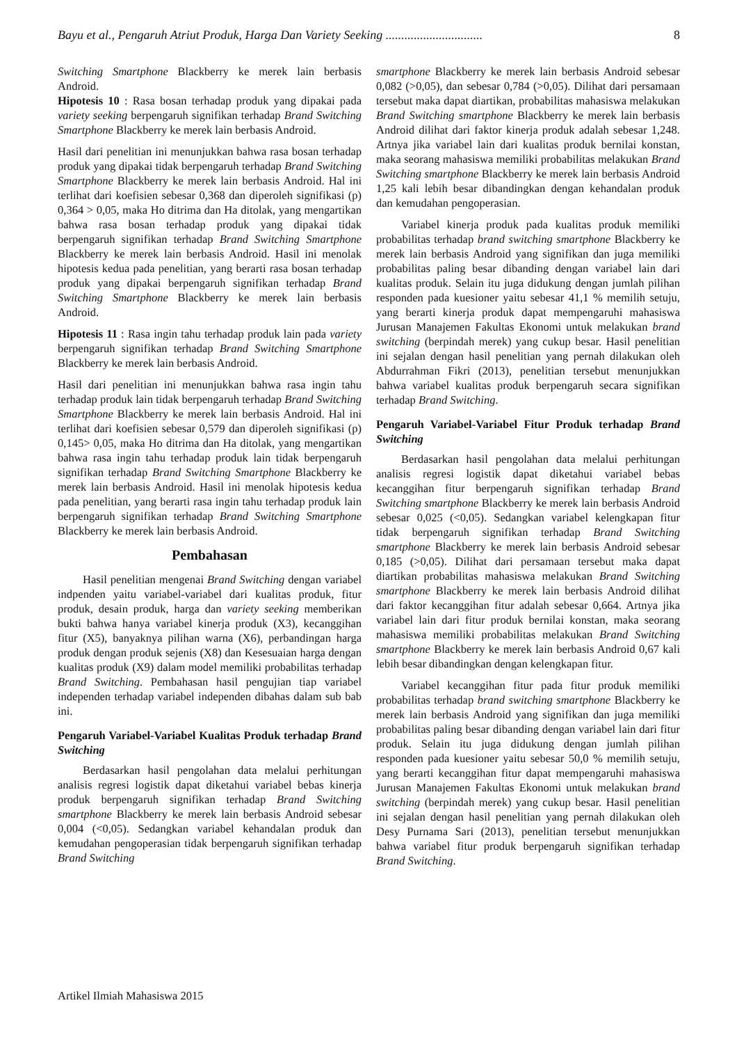Bayu et al., Pengaruh Atriut Produk, Harga Dan Variety Seeking ............................... 8
Switching Smartphone Blackberry ke merek lain berbasis Android.
Hipotesis 10 : Rasa bosan terhadap produk yang dipakai pada variety seeking berpengaruh signifikan terhadap Brand Switching Smartphone Blackberry ke merek lain berbasis Android.
Hasil dari penelitian ini menunjukkan bahwa rasa bosan terhadap produk yang dipakai tidak berpengaruh terhadap Brand Switching Smartphone Blackberry ke merek lain berbasis Android. Hal ini terlihat dari koefisien sebesar 0,368 dan diperoleh signifikasi (p) 0,364 > 0,05, maka Ho ditrima dan Ha ditolak, yang mengartikan bahwa rasa bosan terhadap produk yang dipakai tidak berpengaruh signifikan terhadap Brand Switching Smartphone Blackberry ke merek lain berbasis Android. Hasil ini menolak hipotesis kedua pada penelitian, yang berarti rasa bosan terhadap produk yang dipakai berpengaruh signifikan terhadap Brand Switching Smartphone Blackberry ke merek lain berbasis Android.
Hipotesis 11 : Rasa ingin tahu terhadap produk lain pada variety berpengaruh signifikan terhadap Brand Switching Smartphone Blackberry ke merek lain berbasis Android.
Hasil dari penelitian ini menunjukkan bahwa rasa ingin tahu terhadap produk lain tidak berpengaruh terhadap Brand Switching Smartphone Blackberry ke merek lain berbasis Android. Hal ini terlihat dari koefisien sebesar 0,579 dan diperoleh signifikasi (p) 0,145> 0,05, maka Ho ditrima dan Ha ditolak, yang mengartikan bahwa rasa ingin tahu terhadap produk lain tidak berpengaruh signifikan terhadap Brand Switching Smartphone Blackberry ke merek lain berbasis Android. Hasil ini menolak hipotesis kedua pada penelitian, yang berarti rasa ingin tahu terhadap produk lain berpengaruh signifikan terhadap Brand Switching Smartphone Blackberry ke merek lain berbasis Android.
Pembahasan
Hasil penelitian mengenai Brand Switching dengan variabel indpenden yaitu variabel-variabel dari kualitas produk, fitur produk, desain produk, harga dan variety seeking memberikan bukti bahwa hanya variabel kinerja produk (X3), kecanggihan fitur (X5), banyaknya pilihan warna (X6), perbandingan harga produk dengan produk sejenis (X8) dan Kesesuaian harga dengan kualitas produk (X9) dalam model memiliki probabilitas terhadap Brand Switching. Pembahasan hasil pengujian tiap variabel independen terhadap variabel independen dibahas dalam sub bab ini.
Pengaruh Variabel-Variabel Kualitas Produk terhadap Brand Switching
Berdasarkan hasil pengolahan data melalui perhitungan analisis regresi logistik dapat diketahui variabel bebas kinerja produk berpengaruh signifikan terhadap Brand Switching smartphone Blackberry ke merek lain berbasis Android sebesar 0,004 (<0,05). Sedangkan variabel kehandalan produk dan kemudahan pengoperasian tidak berpengaruh signifikan terhadap Brand Switching
smartphone Blackberry ke merek lain berbasis Android sebesar 0,082 (>0,05), dan sebesar 0,784 (>0,05). Dilihat dari persamaan tersebut maka dapat diartikan, probabilitas mahasiswa melakukan Brand Switching smartphone Blackberry ke merek lain berbasis Android dilihat dari faktor kinerja produk adalah sebesar 1,248. Artnya jika variabel lain dari kualitas produk bernilai konstan, maka seorang mahasiswa memiliki probabilitas melakukan Brand Switching smartphone Blackberry ke merek lain berbasis Android 1,25 kali lebih besar dibandingkan dengan kehandalan produk dan kemudahan pengoperasian.
Variabel kinerja produk pada kualitas produk memiliki probabilitas terhadap brand switching smartphone Blackberry ke merek lain berbasis Android yang signifikan dan juga memiliki probabilitas paling besar dibanding dengan variabel lain dari kualitas produk. Selain itu juga didukung dengan jumlah pilihan responden pada kuesioner yaitu sebesar 41,1 % memilih setuju, yang berarti kinerja produk dapat mempengaruhi mahasiswa Jurusan Manajemen Fakultas Ekonomi untuk melakukan brand switching (berpindah merek) yang cukup besar. Hasil penelitian ini sejalan dengan hasil penelitian yang pernah dilakukan oleh Abdurrahman Fikri (2013), penelitian tersebut menunjukkan bahwa variabel kualitas produk berpengaruh secara signifikan terhadap Brand Switching.
Pengaruh Variabel-Variabel Fitur Produk terhadap Brand Switching
Berdasarkan hasil pengolahan data melalui perhitungan analisis regresi logistik dapat diketahui variabel bebas kecanggihan fitur berpengaruh signifikan terhadap Brand Switching smartphone Blackberry ke merek lain berbasis Android sebesar 0,025 (<0,05). Sedangkan variabel kelengkapan fitur tidak berpengaruh signifikan terhadap Brand Switching smartphone Blackberry ke merek lain berbasis Android sebesar 0,185 (>0,05). Dilihat dari persamaan tersebut maka dapat diartikan probabilitas mahasiswa melakukan Brand Switching smartphone Blackberry ke merek lain berbasis Android dilihat dari faktor kecanggihan fitur adalah sebesar 0,664. Artnya jika variabel lain dari fitur produk bernilai konstan, maka seorang mahasiswa memiliki probabilitas melakukan Brand Switching smartphone Blackberry ke merek lain berbasis Android 0,67 kali lebih besar dibandingkan dengan kelengkapan fitur.
Variabel kecanggihan fitur pada fitur produk memiliki probabilitas terhadap brand switching smartphone Blackberry ke merek lain berbasis Android yang signifikan dan juga memiliki probabilitas paling besar dibanding dengan variabel lain dari fitur produk. Selain itu juga didukung dengan jumlah pilihan responden pada kuesioner yaitu sebesar 50,0 % memilih setuju, yang berarti kecanggihan fitur dapat mempengaruhi mahasiswa Jurusan Manajemen Fakultas Ekonomi untuk melakukan brand switching (berpindah merek) yang cukup besar. Hasil penelitian ini sejalan dengan hasil penelitian yang pernah dilakukan oleh Desy Purnama Sari (2013), penelitian tersebut menunjukkan bahwa variabel fitur produk berpengaruh signifikan terhadap Brand Switching.
Artikel Ilmiah Mahasiswa 2015